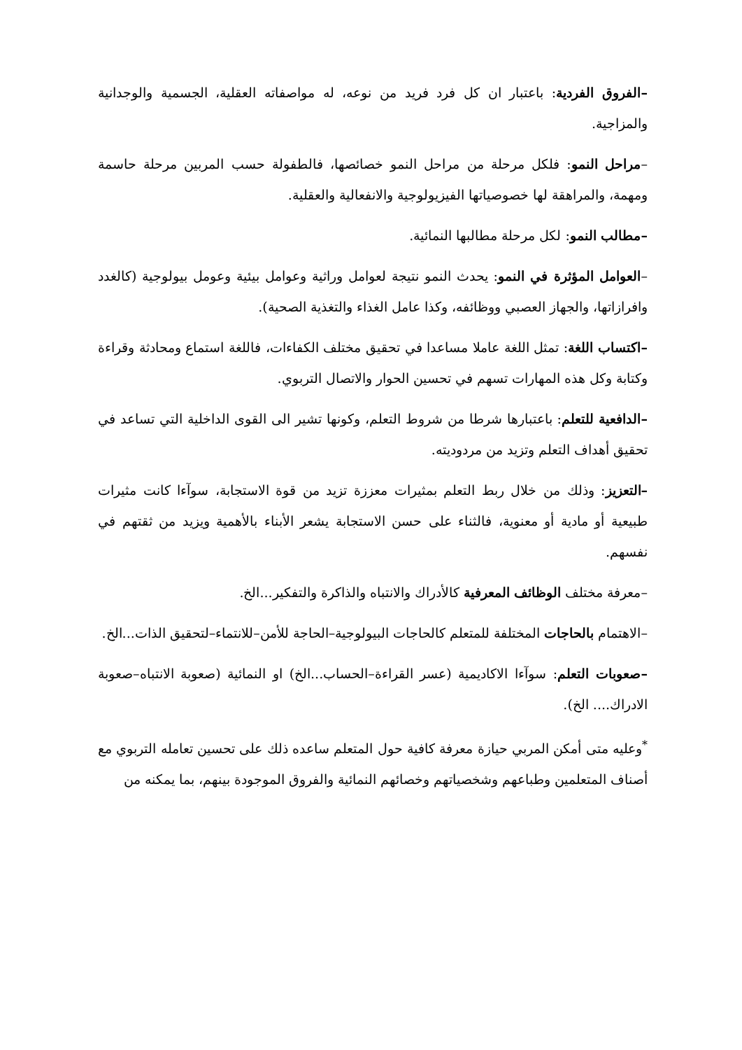–الفروق الفردية: باعتبار ان كل فرد فريد من نوعه، له مواصفاته العقلية، الجسمية والوجدانية والمزاجية.
–مراحل النمو: فلكل مرحلة من مراحل النمو خصائصها، فالطفولة حسب المربين مرحلة حاسمة ومهمة، والمراهقة لها خصوصياتها الفيزيولوجية والانفعالية والعقلية.
–مطالب النمو: لكل مرحلة مطالبها النمائية.
–العوامل المؤثرة في النمو: يحدث النمو نتيجة لعوامل وراثية وعوامل بيئية وعومل بيولوجية (كالغدد وافرازاتها، والجهاز العصبي ووظائفه، وكذا عامل الغذاء والتغذية الصحية).
–اكتساب اللغة: تمثل اللغة عاملا مساعدا في تحقيق مختلف الكفاءات، فاللغة استماع ومحادثة وقراءة وكتابة وكل هذه المهارات تسهم في تحسين الحوار والاتصال التربوي.
–الدافعية للتعلم: باعتبارها شرطا من شروط التعلم، وكونها تشير الى القوى الداخلية التي تساعد في تحقيق أهداف التعلم وتزيد من مردوديته.
–التعزيز: وذلك من خلال ربط التعلم بمثيرات معززة تزيد من قوة الاستجابة، سوآءا كانت مثيرات طبيعية أو مادية أو معنوية، فالثناء على حسن الاستجابة يشعر الأبناء بالأهمية ويزيد من ثقتهم في نفسهم.
–معرفة مختلف الوظائف المعرفية كالأدراك والانتباه والذاكرة والتفكير...الخ.
–الاهتمام بالحاجات المختلفة للمتعلم كالحاجات البيولوجية–الحاجة للأمن–للانتماء–لتحقيق الذات...الخ.
–صعوبات التعلم: سوآءا الاكاديمية (عسر القراءة–الحساب...الخ) او النمائية (صعوبة الانتباه–صعوبة الادراك.... الخ).
<sup>*</sup> وعليه متى أمكن المربي حيازة معرفة كافية حول المتعلم ساعده ذلك على تحسين تعامله التربوي مع أصناف المتعلمين وطباعهم وشخصياتهم وخصائهم النمائية والفروق الموجودة بينهم، بما يمكنه من